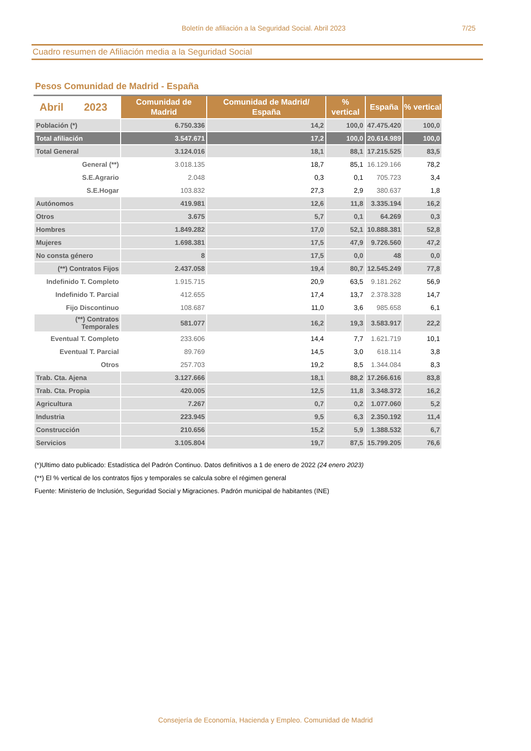Boletín de afiliación a la Seguridad Social. Abril 2023 7/25
Cuadro resumen de Afiliación media a la Seguridad Social
Pesos Comunidad de Madrid - España
| Abril 2023 | Comunidad de Madrid | Comunidad de Madrid/ España | % vertical | España | % vertical |
| --- | --- | --- | --- | --- | --- |
| Población (*) | 6.750.336 | 14,2 | 100,0 | 47.475.420 | 100,0 |
| Total afiliación | 3.547.671 | 17,2 | 100,0 | 20.614.989 | 100,0 |
| Total General | 3.124.016 | 18,1 | 88,1 | 17.215.525 | 83,5 |
| General (**) | 3.018.135 | 18,7 | 85,1 | 16.129.166 | 78,2 |
| S.E.Agrario | 2.048 | 0,3 | 0,1 | 705.723 | 3,4 |
| S.E.Hogar | 103.832 | 27,3 | 2,9 | 380.637 | 1,8 |
| Autónomos | 419.981 | 12,6 | 11,8 | 3.335.194 | 16,2 |
| Otros | 3.675 | 5,7 | 0,1 | 64.269 | 0,3 |
| Hombres | 1.849.282 | 17,0 | 52,1 | 10.888.381 | 52,8 |
| Mujeres | 1.698.381 | 17,5 | 47,9 | 9.726.560 | 47,2 |
| No consta género | 8 | 17,5 | 0,0 | 48 | 0,0 |
| (**) Contratos Fijos | 2.437.058 | 19,4 | 80,7 | 12.545.249 | 77,8 |
| Indefinido T. Completo | 1.915.715 | 20,9 | 63,5 | 9.181.262 | 56,9 |
| Indefinido T. Parcial | 412.655 | 17,4 | 13,7 | 2.378.328 | 14,7 |
| Fijo Discontinuo | 108.687 | 11,0 | 3,6 | 985.658 | 6,1 |
| (**) Contratos Temporales | 581.077 | 16,2 | 19,3 | 3.583.917 | 22,2 |
| Eventual T. Completo | 233.606 | 14,4 | 7,7 | 1.621.719 | 10,1 |
| Eventual T. Parcial | 89.769 | 14,5 | 3,0 | 618.114 | 3,8 |
| Otros | 257.703 | 19,2 | 8,5 | 1.344.084 | 8,3 |
| Trab. Cta. Ajena | 3.127.666 | 18,1 | 88,2 | 17.266.616 | 83,8 |
| Trab. Cta. Propia | 420.005 | 12,5 | 11,8 | 3.348.372 | 16,2 |
| Agricultura | 7.267 | 0,7 | 0,2 | 1.077.060 | 5,2 |
| Industria | 223.945 | 9,5 | 6,3 | 2.350.192 | 11,4 |
| Construcción | 210.656 | 15,2 | 5,9 | 1.388.532 | 6,7 |
| Servicios | 3.105.804 | 19,7 | 87,5 | 15.799.205 | 76,6 |
(*)Ultimo dato publicado: Estadística del Padrón Continuo. Datos definitivos a 1 de enero de 2022 (24 enero 2023)
(**) El % vertical de los contratos fijos y temporales se calcula sobre el régimen general
Fuente: Ministerio de Inclusión, Seguridad Social y Migraciones. Padrón municipal de habitantes (INE)
Consejería de Economía, Hacienda y Empleo. Comunidad de Madrid